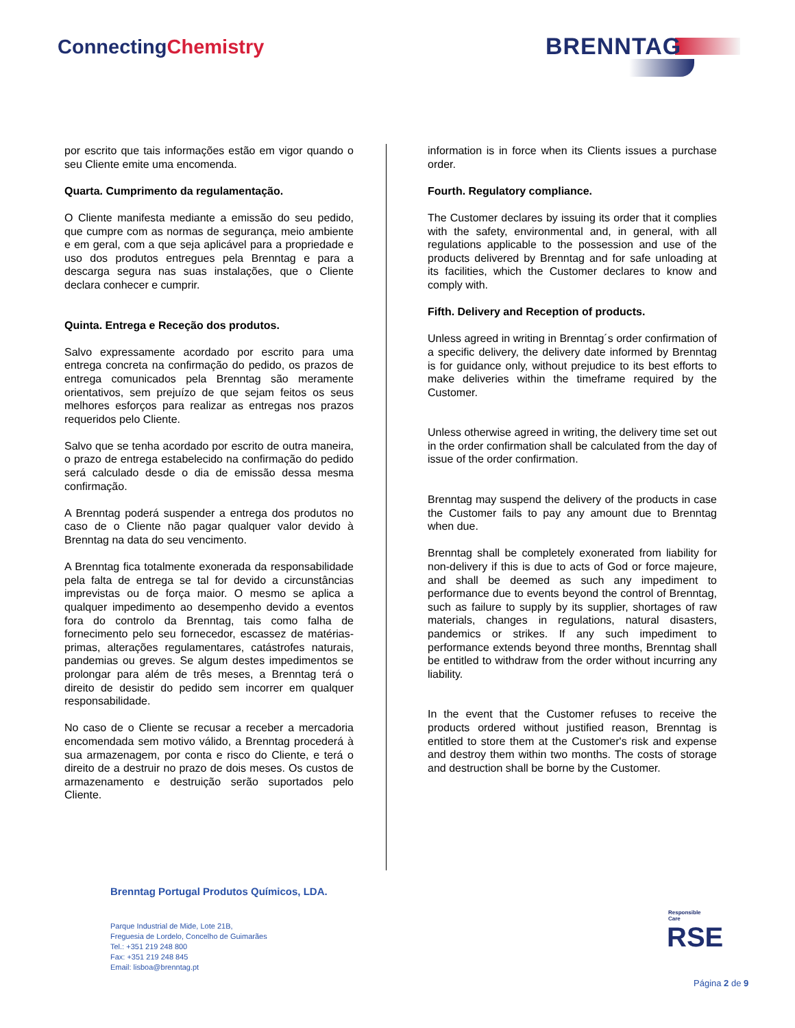ConnectingChemistry BRENNTAG
por escrito que tais informações estão em vigor quando o seu Cliente emite uma encomenda.
Quarta. Cumprimento da regulamentação.
O Cliente manifesta mediante a emissão do seu pedido, que cumpre com as normas de segurança, meio ambiente e em geral, com a que seja aplicável para a propriedade e uso dos produtos entregues pela Brenntag e para a descarga segura nas suas instalações, que o Cliente declara conhecer e cumprir.
Quinta. Entrega e Receção dos produtos.
Salvo expressamente acordado por escrito para uma entrega concreta na confirmação do pedido, os prazos de entrega comunicados pela Brenntag são meramente orientativos, sem prejuízo de que sejam feitos os seus melhores esforços para realizar as entregas nos prazos requeridos pelo Cliente.
Salvo que se tenha acordado por escrito de outra maneira, o prazo de entrega estabelecido na confirmação do pedido será calculado desde o dia de emissão dessa mesma confirmação.
A Brenntag poderá suspender a entrega dos produtos no caso de o Cliente não pagar qualquer valor devido à Brenntag na data do seu vencimento.
A Brenntag fica totalmente exonerada da responsabilidade pela falta de entrega se tal for devido a circunstâncias imprevistas ou de força maior. O mesmo se aplica a qualquer impedimento ao desempenho devido a eventos fora do controlo da Brenntag, tais como falha de fornecimento pelo seu fornecedor, escassez de matérias-primas, alterações regulamentares, catástrofes naturais, pandemias ou greves. Se algum destes impedimentos se prolongar para além de três meses, a Brenntag terá o direito de desistir do pedido sem incorrer em qualquer responsabilidade.
No caso de o Cliente se recusar a receber a mercadoria encomendada sem motivo válido, a Brenntag procederá à sua armazenagem, por conta e risco do Cliente, e terá o direito de a destruir no prazo de dois meses. Os custos de armazenamento e destruição serão suportados pelo Cliente.
information is in force when its Clients issues a purchase order.
Fourth. Regulatory compliance.
The Customer declares by issuing its order that it complies with the safety, environmental and, in general, with all regulations applicable to the possession and use of the products delivered by Brenntag and for safe unloading at its facilities, which the Customer declares to know and comply with.
Fifth. Delivery and Reception of products.
Unless agreed in writing in Brenntag´s order confirmation of a specific delivery, the delivery date informed by Brenntag is for guidance only, without prejudice to its best efforts to make deliveries within the timeframe required by the Customer.
Unless otherwise agreed in writing, the delivery time set out in the order confirmation shall be calculated from the day of issue of the order confirmation.
Brenntag may suspend the delivery of the products in case the Customer fails to pay any amount due to Brenntag when due.
Brenntag shall be completely exonerated from liability for non-delivery if this is due to acts of God or force majeure, and shall be deemed as such any impediment to performance due to events beyond the control of Brenntag, such as failure to supply by its supplier, shortages of raw materials, changes in regulations, natural disasters, pandemics or strikes. If any such impediment to performance extends beyond three months, Brenntag shall be entitled to withdraw from the order without incurring any liability.
In the event that the Customer refuses to receive the products ordered without justified reason, Brenntag is entitled to store them at the Customer's risk and expense and destroy them within two months. The costs of storage and destruction shall be borne by the Customer.
Brenntag Portugal Produtos Químicos, LDA.
Parque Industrial de Mide, Lote 21B,
Freguesia de Lordelo, Concelho de Guimarães
Tel.: +351 219 248 800
Fax: +351 219 248 845
Email: lisboa@brenntag.pt
Responsible Care
RSE
Página 2 de 9